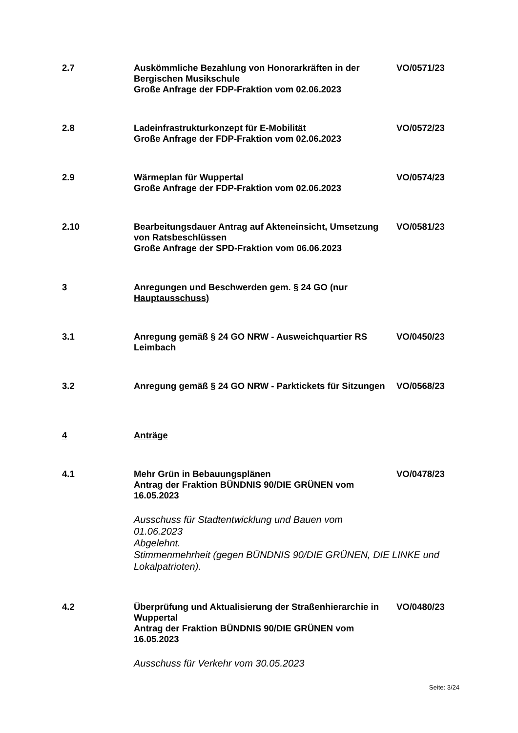2.7 Auskömmliche Bezahlung von Honorarkräften in der Bergischen Musikschule
Große Anfrage der FDP-Fraktion vom 02.06.2023
VO/0571/23
2.8 Ladeinfrastrukturkonzept für E-Mobilität
Große Anfrage der FDP-Fraktion vom 02.06.2023
VO/0572/23
2.9 Wärmeplan für Wuppertal
Große Anfrage der FDP-Fraktion vom 02.06.2023
VO/0574/23
2.10 Bearbeitungsdauer Antrag auf Akteneinsicht, Umsetzung von Ratsbeschlüssen
Große Anfrage der SPD-Fraktion vom 06.06.2023
VO/0581/23
3 Anregungen und Beschwerden gem. § 24 GO (nur Hauptausschuss)
3.1 Anregung gemäß § 24 GO NRW - Ausweichquartier RS Leimbach
VO/0450/23
3.2 Anregung gemäß § 24 GO NRW - Parktickets für Sitzungen
VO/0568/23
4 Anträge
4.1 Mehr Grün in Bebauungsplänen
Antrag der Fraktion BÜNDNIS 90/DIE GRÜNEN vom 16.05.2023
Ausschuss für Stadtentwicklung und Bauen vom
01.06.2023
Abgelehnt.
Stimmenmehrheit (gegen BÜNDNIS 90/DIE GRÜNEN, DIE LINKE und Lokalpatrioten).
VO/0478/23
4.2 Überprüfung und Aktualisierung der Straßenhierarchie in Wuppertal
Antrag der Fraktion BÜNDNIS 90/DIE GRÜNEN vom 16.05.2023
Ausschuss für Verkehr vom 30.05.2023
VO/0480/23
Seite: 3/24